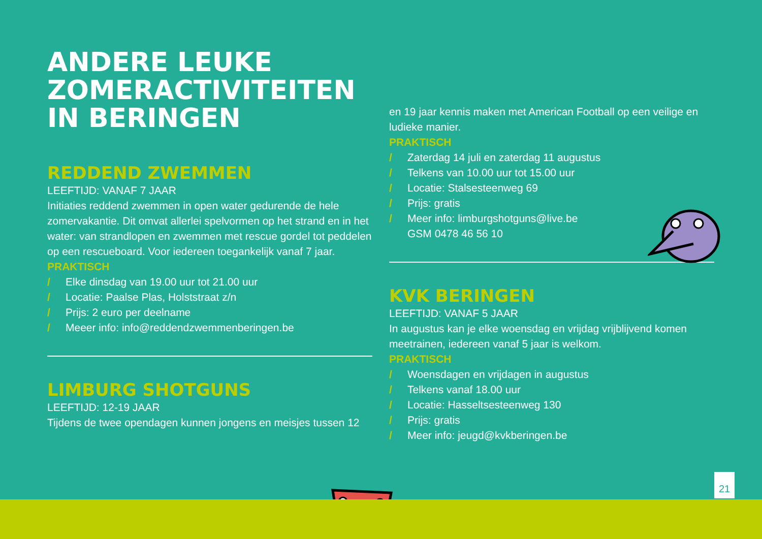ANDERE LEUKE
ZOMERACTIVITEITEN
IN BERINGEN
REDDEND ZWEMMEN
LEEFTIJD: VANAF 7 JAAR
Initiaties reddend zwemmen in open water gedurende de hele zomervakantie. Dit omvat allerlei spelvormen op het strand en in het water: van strandlopen en zwemmen met rescue gordel tot peddelen op een rescueboard. Voor iedereen toegankelijk vanaf 7 jaar.
PRAKTISCH
/ Elke dinsdag van 19.00 uur tot 21.00 uur
/ Locatie: Paalse Plas, Holststraat z/n
/ Prijs: 2 euro per deelname
/ Meeer info: info@reddendzwemmenberingen.be
LIMBURG SHOTGUNS
LEEFTIJD: 12-19 JAAR
Tijdens de twee opendagen kunnen jongens en meisjes tussen 12
en 19 jaar kennis maken met American Football op een veilige en ludieke manier.
PRAKTISCH
/ Zaterdag 14 juli en zaterdag 11 augustus
/ Telkens van 10.00 uur tot 15.00 uur
/ Locatie: Stalsesteenweg 69
/ Prijs: gratis
/ Meer info: limburgshotguns@live.be
GSM 0478 46 56 10
KVK BERINGEN
LEEFTIJD: VANAF 5 JAAR
In augustus kan je elke woensdag en vrijdag vrijblijvend komen meetrainen, iedereen vanaf 5 jaar is welkom.
PRAKTISCH
/ Woensdagen en vrijdagen in augustus
/ Telkens vanaf 18.00 uur
/ Locatie: Hasseltsesteenweg 130
/ Prijs: gratis
/ Meer info: jeugd@kvkberingen.be
21